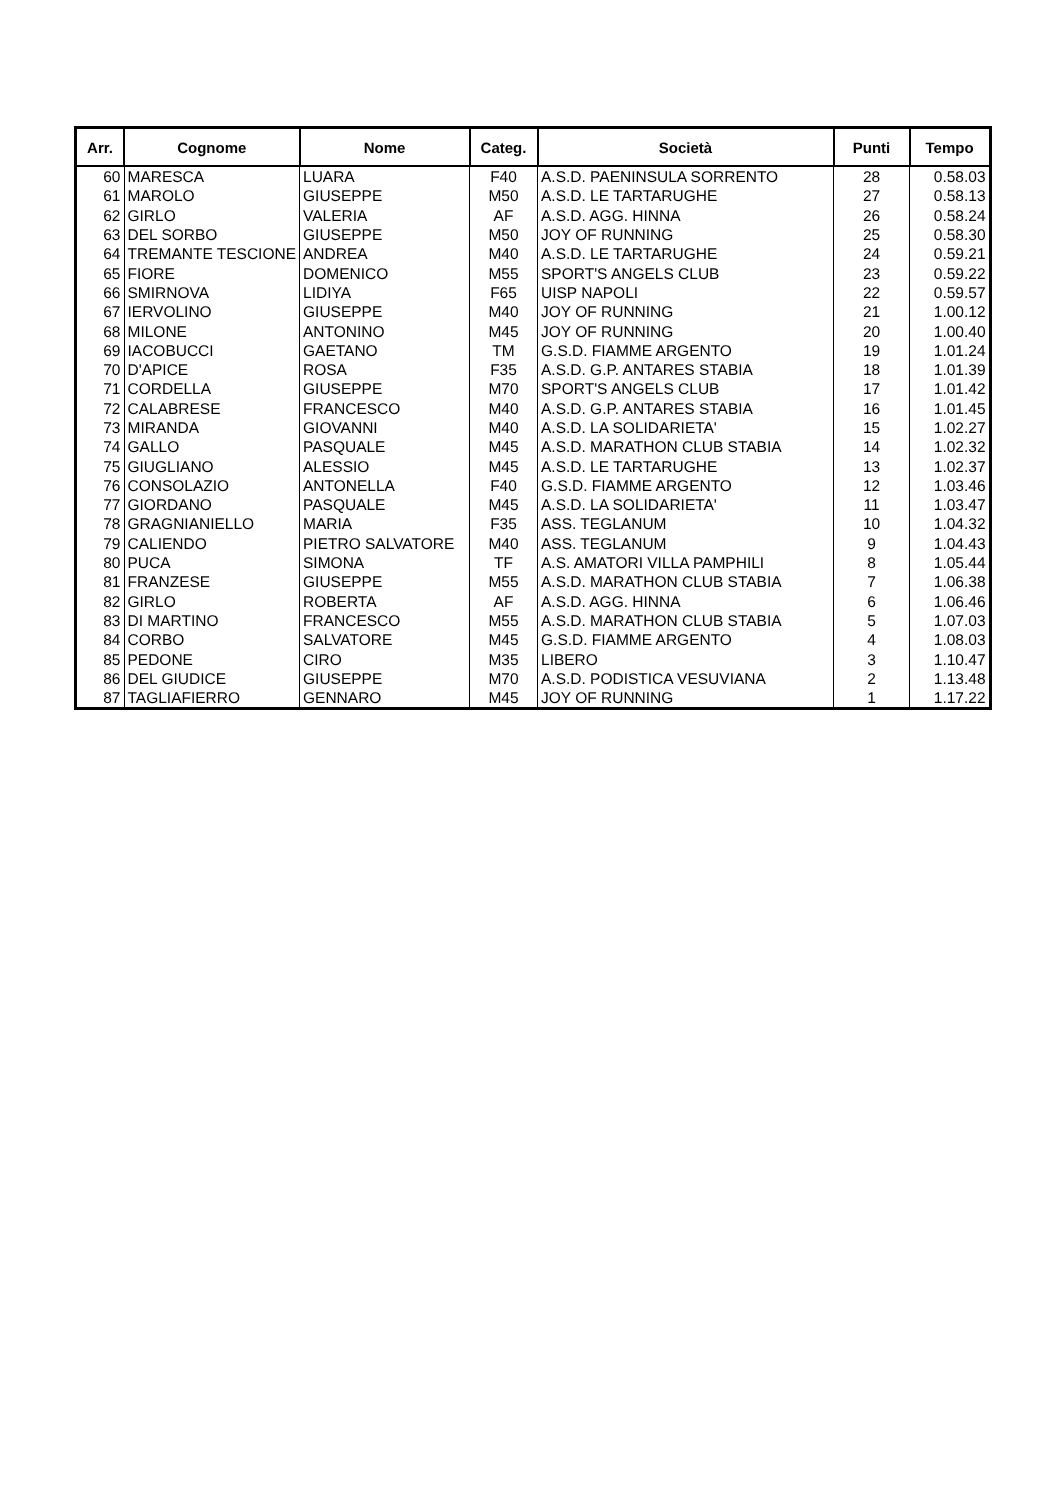| Arr. | Cognome | Nome | Categ. | Società | Punti | Tempo |
| --- | --- | --- | --- | --- | --- | --- |
| 60 | MARESCA | LUARA | F40 | A.S.D. PAENINSULA SORRENTO | 28 | 0.58.03 |
| 61 | MAROLO | GIUSEPPE | M50 | A.S.D. LE TARTARUGHE | 27 | 0.58.13 |
| 62 | GIRLO | VALERIA | AF | A.S.D. AGG. HINNA | 26 | 0.58.24 |
| 63 | DEL SORBO | GIUSEPPE | M50 | JOY OF RUNNING | 25 | 0.58.30 |
| 64 | TREMANTE TESCIONE | ANDREA | M40 | A.S.D. LE TARTARUGHE | 24 | 0.59.21 |
| 65 | FIORE | DOMENICO | M55 | SPORT'S ANGELS CLUB | 23 | 0.59.22 |
| 66 | SMIRNOVA | LIDIYA | F65 | UISP NAPOLI | 22 | 0.59.57 |
| 67 | IERVOLINO | GIUSEPPE | M40 | JOY OF RUNNING | 21 | 1.00.12 |
| 68 | MILONE | ANTONINO | M45 | JOY OF RUNNING | 20 | 1.00.40 |
| 69 | IACOBUCCI | GAETANO | TM | G.S.D. FIAMME ARGENTO | 19 | 1.01.24 |
| 70 | D'APICE | ROSA | F35 | A.S.D. G.P. ANTARES STABIA | 18 | 1.01.39 |
| 71 | CORDELLA | GIUSEPPE | M70 | SPORT'S ANGELS CLUB | 17 | 1.01.42 |
| 72 | CALABRESE | FRANCESCO | M40 | A.S.D. G.P. ANTARES STABIA | 16 | 1.01.45 |
| 73 | MIRANDA | GIOVANNI | M40 | A.S.D. LA SOLIDARIETA' | 15 | 1.02.27 |
| 74 | GALLO | PASQUALE | M45 | A.S.D. MARATHON CLUB STABIA | 14 | 1.02.32 |
| 75 | GIUGLIANO | ALESSIO | M45 | A.S.D. LE TARTARUGHE | 13 | 1.02.37 |
| 76 | CONSOLAZIO | ANTONELLA | F40 | G.S.D. FIAMME ARGENTO | 12 | 1.03.46 |
| 77 | GIORDANO | PASQUALE | M45 | A.S.D. LA SOLIDARIETA' | 11 | 1.03.47 |
| 78 | GRAGNIANIELLO | MARIA | F35 | ASS. TEGLANUM | 10 | 1.04.32 |
| 79 | CALIENDO | PIETRO SALVATORE | M40 | ASS. TEGLANUM | 9 | 1.04.43 |
| 80 | PUCA | SIMONA | TF | A.S. AMATORI VILLA PAMPHILI | 8 | 1.05.44 |
| 81 | FRANZESE | GIUSEPPE | M55 | A.S.D. MARATHON CLUB STABIA | 7 | 1.06.38 |
| 82 | GIRLO | ROBERTA | AF | A.S.D. AGG. HINNA | 6 | 1.06.46 |
| 83 | DI MARTINO | FRANCESCO | M55 | A.S.D. MARATHON CLUB STABIA | 5 | 1.07.03 |
| 84 | CORBO | SALVATORE | M45 | G.S.D. FIAMME ARGENTO | 4 | 1.08.03 |
| 85 | PEDONE | CIRO | M35 | LIBERO | 3 | 1.10.47 |
| 86 | DEL GIUDICE | GIUSEPPE | M70 | A.S.D. PODISTICA VESUVIANA | 2 | 1.13.48 |
| 87 | TAGLIAFIERRO | GENNARO | M45 | JOY OF RUNNING | 1 | 1.17.22 |